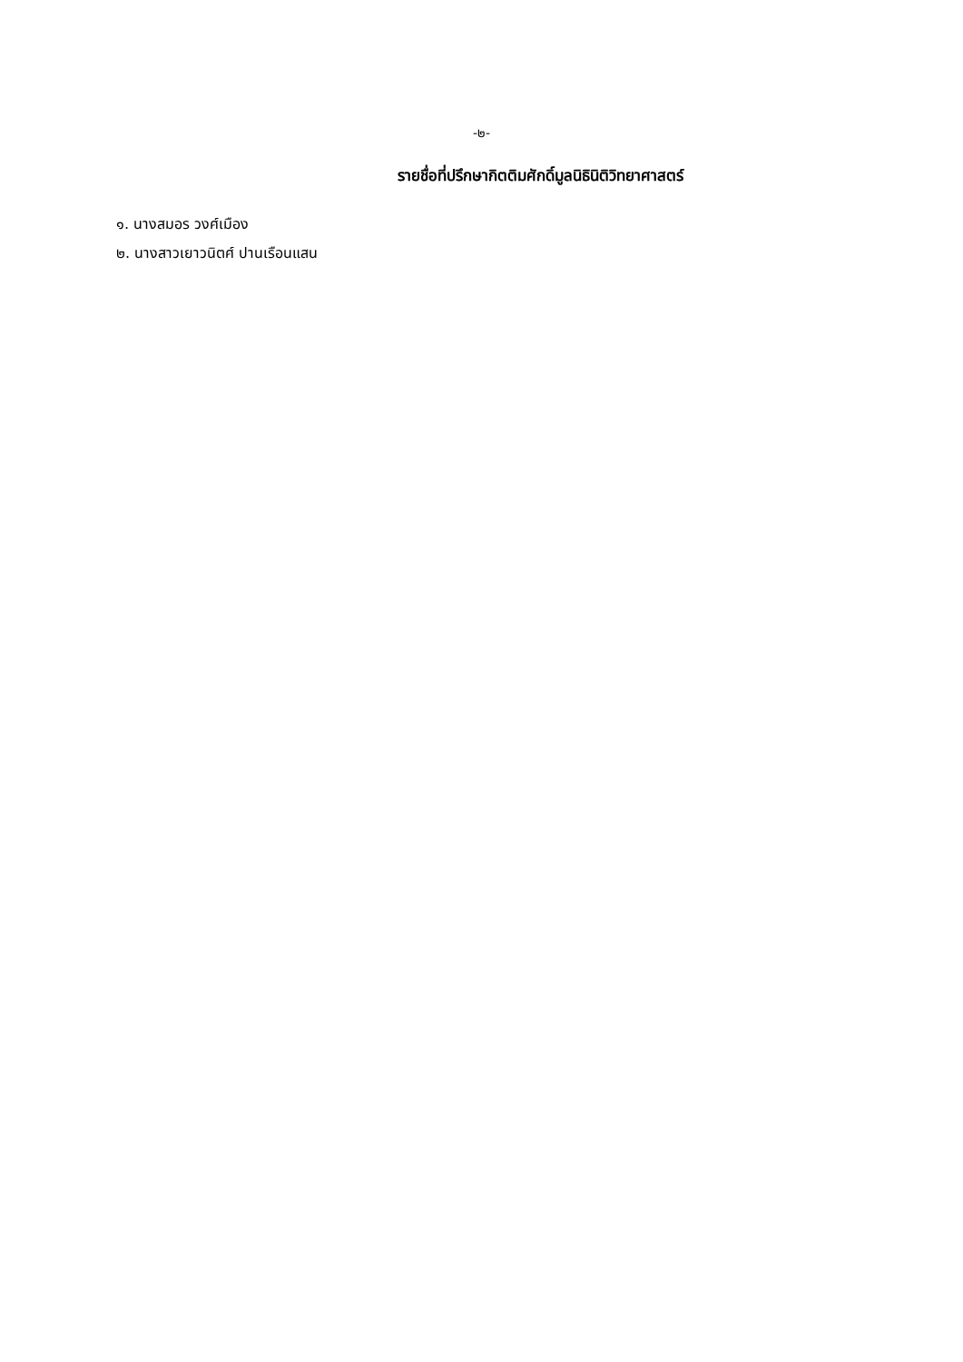-๒-
รายชื่อที่ปรึกษากิตติมศักดิ์มูลนิธินิติวิทยาศาสตร์
๑. นางสมอร วงศ์เมือง
๒. นางสาวเยาวนิตศ์ ปานเรือนแสน